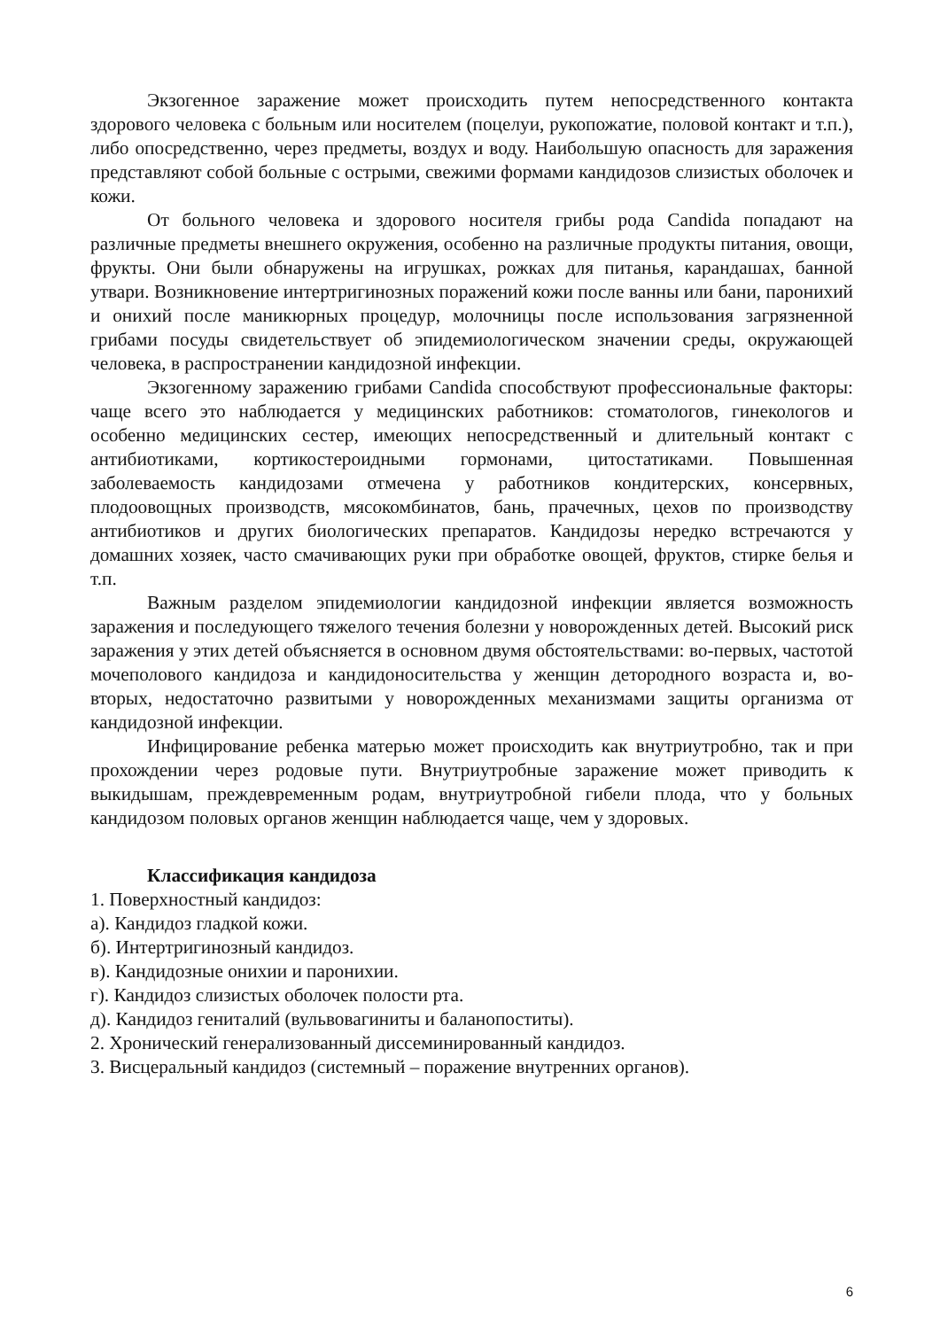Экзогенное заражение может происходить путем непосредственного контакта здорового человека с больным или носителем (поцелуи, рукопожатие, половой контакт и т.п.), либо опосредственно, через предметы, воздух и воду. Наибольшую опасность для заражения представляют собой больные с острыми, свежими формами кандидозов слизистых оболочек и кожи.
От больного человека и здорового носителя грибы рода Candida попадают на различные предметы внешнего окружения, особенно на различные продукты питания, овощи, фрукты. Они были обнаружены на игрушках, рожках для питанья, карандашах, банной утвари. Возникновение интертригинозных поражений кожи после ванны или бани, паронихий и онихий после маникюрных процедур, молочницы после использования загрязненной грибами посуды свидетельствует об эпидемиологическом значении среды, окружающей человека, в распространении кандидозной инфекции.
Экзогенному заражению грибами Candida способствуют профессиональные факторы: чаще всего это наблюдается у медицинских работников: стоматологов, гинекологов и особенно медицинских сестер, имеющих непосредственный и длительный контакт с антибиотиками, кортикостероидными гормонами, цитостатиками. Повышенная заболеваемость кандидозами отмечена у работников кондитерских, консервных, плодоовощных производств, мясокомбинатов, бань, прачечных, цехов по производству антибиотиков и других биологических препаратов. Кандидозы нередко встречаются у домашних хозяек, часто смачивающих руки при обработке овощей, фруктов, стирке белья и т.п.
Важным разделом эпидемиологии кандидозной инфекции является возможность заражения и последующего тяжелого течения болезни у новорожденных детей. Высокий риск заражения у этих детей объясняется в основном двумя обстоятельствами: во-первых, частотой мочеполового кандидоза и кандидоносительства у женщин детородного возраста и, во-вторых, недостаточно развитыми у новорожденных механизмами защиты организма от кандидозной инфекции.
Инфицирование ребенка матерью может происходить как внутриутробно, так и при прохождении через родовые пути. Внутриутробные заражение может приводить к выкидышам, преждевременным родам, внутриутробной гибели плода, что у больных кандидозом половых органов женщин наблюдается чаще, чем у здоровых.
Классификация кандидоза
1. Поверхностный кандидоз:
а). Кандидоз гладкой кожи.
б). Интертригинозный кандидоз.
в). Кандидозные онихии и паронихии.
г). Кандидоз слизистых оболочек полости рта.
д). Кандидоз гениталий (вульвовагиниты и баланопоститы).
2. Хронический генерализованный диссеминированный кандидоз.
3. Висцеральный кандидоз (системный – поражение внутренних органов).
6